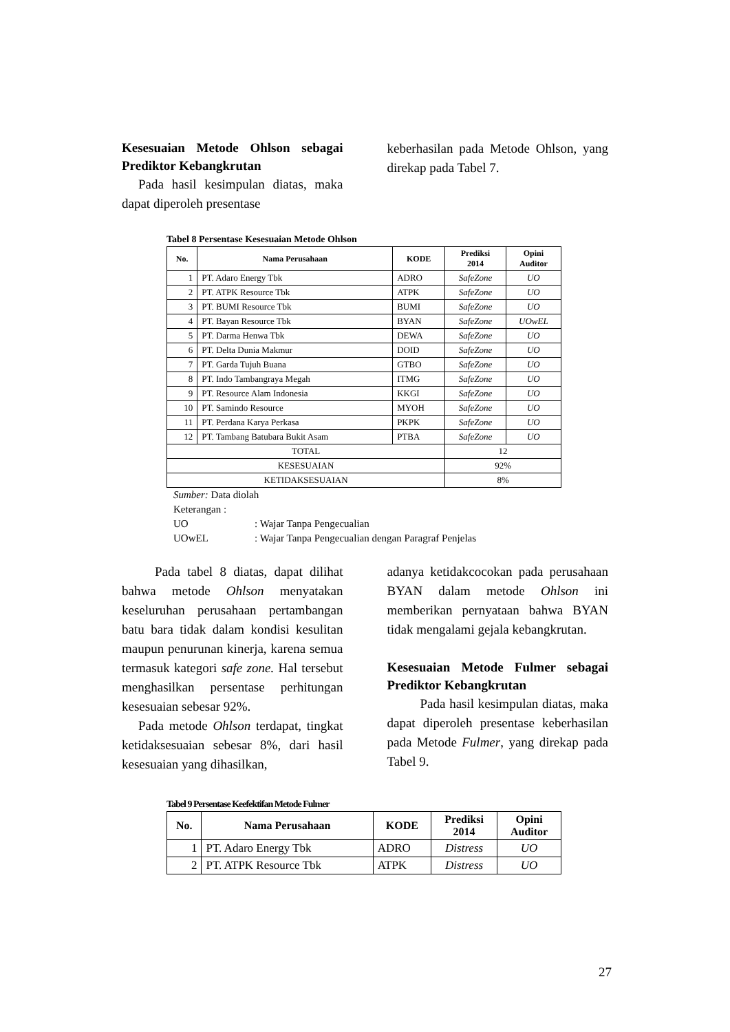Kesesuaian Metode Ohlson sebagai Prediktor Kebangkrutan
Pada hasil kesimpulan diatas, maka dapat diperoleh presentase
keberhasilan pada Metode Ohlson, yang direkap pada Tabel 7.
Tabel 8 Persentase Kesesuaian Metode Ohlson
| No. | Nama Perusahaan | KODE | Prediksi 2014 | Opini Auditor |
| --- | --- | --- | --- | --- |
| 1 | PT. Adaro Energy Tbk | ADRO | SafeZone | UO |
| 2 | PT. ATPK Resource Tbk | ATPK | SafeZone | UO |
| 3 | PT. BUMI Resource Tbk | BUMI | SafeZone | UO |
| 4 | PT. Bayan Resource Tbk | BYAN | SafeZone | UOwEL |
| 5 | PT. Darma Henwa Tbk | DEWA | SafeZone | UO |
| 6 | PT. Delta Dunia Makmur | DOID | SafeZone | UO |
| 7 | PT. Garda Tujuh Buana | GTBO | SafeZone | UO |
| 8 | PT. Indo Tambangraya Megah | ITMG | SafeZone | UO |
| 9 | PT. Resource Alam Indonesia | KKGI | SafeZone | UO |
| 10 | PT. Samindo Resource | MYOH | SafeZone | UO |
| 11 | PT. Perdana Karya Perkasa | PKPK | SafeZone | UO |
| 12 | PT. Tambang Batubara Bukit Asam | PTBA | SafeZone | UO |
| TOTAL | | | 12 | |
| KESESUAIAN | | | 92% | |
| KETIDAKSESUAIAN | | | 8% | |
Sumber: Data diolah
Keterangan :
UO: Wajar Tanpa Pengecualian
UOwEL: Wajar Tanpa Pengecualian dengan Paragraf Penjelas
Pada tabel 8 diatas, dapat dilihat bahwa metode Ohlson menyatakan keseluruhan perusahaan pertambangan batu bara tidak dalam kondisi kesulitan maupun penurunan kinerja, karena semua termasuk kategori safe zone. Hal tersebut menghasilkan persentase perhitungan kesesuaian sebesar 92%.
Pada metode Ohlson terdapat, tingkat ketidaksesuaian sebesar 8%, dari hasil kesesuaian yang dihasilkan,
adanya ketidakcocokan pada perusahaan BYAN dalam metode Ohlson ini memberikan pernyataan bahwa BYAN tidak mengalami gejala kebangkrutan.
Kesesuaian Metode Fulmer sebagai Prediktor Kebangkrutan
Pada hasil kesimpulan diatas, maka dapat diperoleh presentase keberhasilan pada Metode Fulmer, yang direkap pada Tabel 9.
Tabel 9 Persentase Keefektifan Metode Fulmer
| No. | Nama Perusahaan | KODE | Prediksi 2014 | Opini Auditor |
| --- | --- | --- | --- | --- |
| 1 | PT. Adaro Energy Tbk | ADRO | Distress | UO |
| 2 | PT. ATPK Resource Tbk | ATPK | Distress | UO |
27